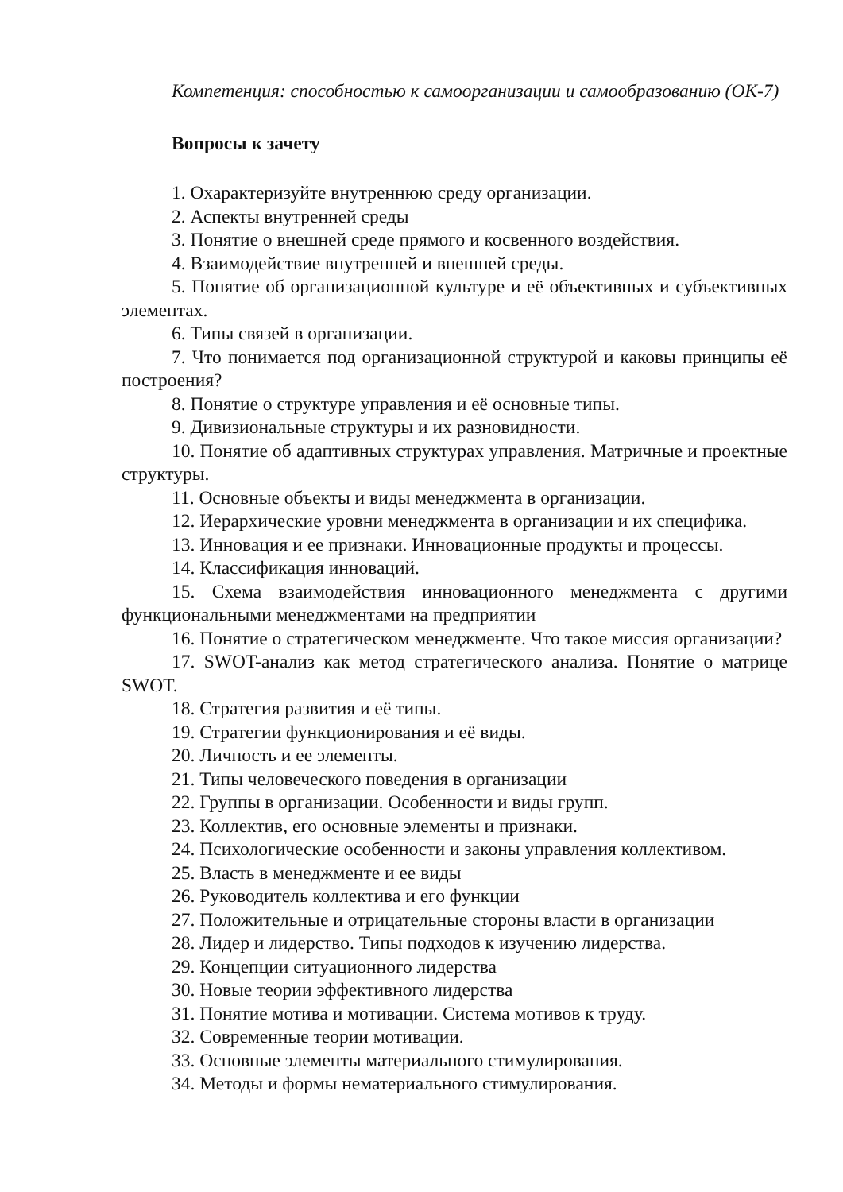Компетенция: способностью к самоорганизации и самообразованию (ОК-7)
Вопросы к зачету
1. Охарактеризуйте внутреннюю среду организации.
2. Аспекты внутренней среды
3. Понятие о внешней среде прямого и косвенного воздействия.
4. Взаимодействие внутренней и внешней среды.
5. Понятие об организационной культуре и её объективных и субъективных элементах.
6. Типы связей в организации.
7. Что понимается под организационной структурой и каковы принципы её построения?
8. Понятие о структуре управления и её основные типы.
9. Дивизиональные структуры и их разновидности.
10. Понятие об адаптивных структурах управления. Матричные и проектные структуры.
11. Основные объекты и виды менеджмента в организации.
12. Иерархические уровни менеджмента в организации и их специфика.
13. Инновация и ее признаки. Инновационные продукты и процессы.
14. Классификация инноваций.
15. Схема взаимодействия инновационного менеджмента с другими функциональными менеджментами на предприятии
16. Понятие о стратегическом менеджменте. Что такое миссия организации?
17. SWOT-анализ как метод стратегического анализа. Понятие о матрице SWOT.
18. Стратегия развития и её типы.
19. Стратегии функционирования и её виды.
20. Личность и ее элементы.
21. Типы человеческого поведения в организации
22. Группы в организации. Особенности и виды групп.
23. Коллектив, его основные элементы и признаки.
24. Психологические особенности и законы управления коллективом.
25. Власть в менеджменте и ее виды
26. Руководитель коллектива и его функции
27. Положительные и отрицательные стороны власти в организации
28. Лидер и лидерство. Типы подходов к изучению лидерства.
29. Концепции ситуационного лидерства
30. Новые теории эффективного лидерства
31. Понятие мотива и мотивации. Система мотивов к труду.
32. Современные теории мотивации.
33. Основные элементы материального стимулирования.
34. Методы и формы нематериального стимулирования.